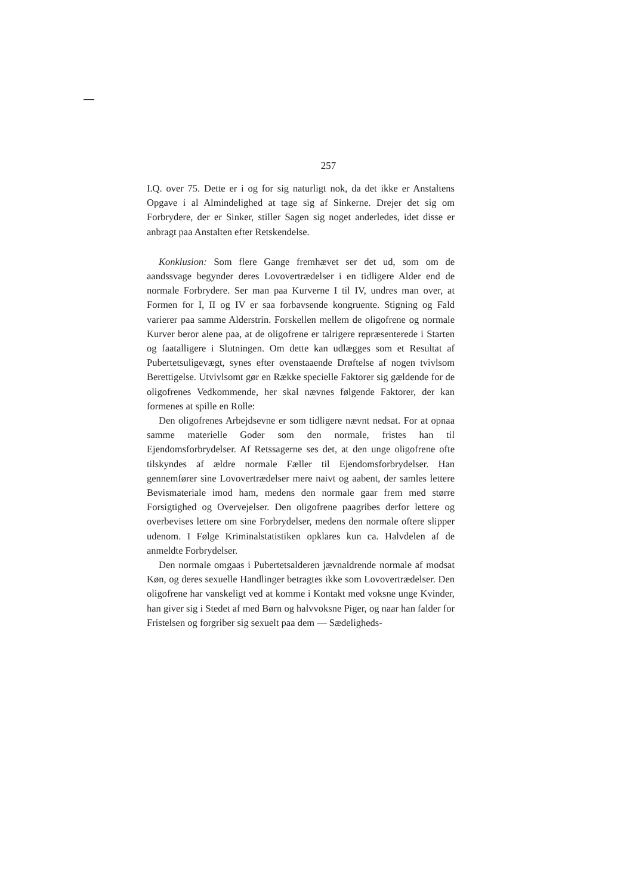257
I.Q. over 75. Dette er i og for sig naturligt nok, da det ikke er Anstaltens Opgave i al Almindelighed at tage sig af Sinkerne. Drejer det sig om Forbrydere, der er Sinker, stiller Sagen sig noget anderledes, idet disse er anbragt paa Anstalten efter Retskendelse.
Konklusion: Som flere Gange fremhævet ser det ud, som om de aandssvage begynder deres Lovovertrædelser i en tidligere Alder end de normale Forbrydere. Ser man paa Kurverne I til IV, undres man over, at Formen for I, II og IV er saa forbavsende kongruente. Stigning og Fald varierer paa samme Alderstrin. Forskellen mellem de oligofrene og normale Kurver beror alene paa, at de oligofrene er talrigere repræsenterede i Starten og faatalligere i Slutningen. Om dette kan udlægges som et Resultat af Pubertetsuligevægt, synes efter ovenstaaende Drøftelse af nogen tvivlsom Berettigelse. Utvivlsomt gør en Række specielle Faktorer sig gældende for de oligofrenes Vedkommende, her skal nævnes følgende Faktorer, der kan formenes at spille en Rolle:
Den oligofrenes Arbejdsevne er som tidligere nævnt nedsat. For at opnaa samme materielle Goder som den normale, fristes han til Ejendomsforbrydelser. Af Retssagerne ses det, at den unge oligofrene ofte tilskyndes af ældre normale Fæller til Ejendomsforbrydelser. Han gennemfører sine Lovovertrædelser mere naivt og aabent, der samles lettere Bevismateriale imod ham, medens den normale gaar frem med større Forsigtighed og Overvejelser. Den oligofrene paagribes derfor lettere og overbevises lettere om sine Forbrydelser, medens den normale oftere slipper udenom. I Følge Kriminalstatistiken opklares kun ca. Halvdelen af de anmeldte Forbrydelser.
Den normale omgaas i Pubertetsalderen jævnaldrende normale af modsat Køn, og deres sexuelle Handlinger betragtes ikke som Lovovertrædelser. Den oligofrene har vanskeligt ved at komme i Kontakt med voksne unge Kvinder, han giver sig i Stedet af med Børn og halvvoksne Piger, og naar han falder for Fristelsen og forgriber sig sexuelt paa dem — Sædeligheds-